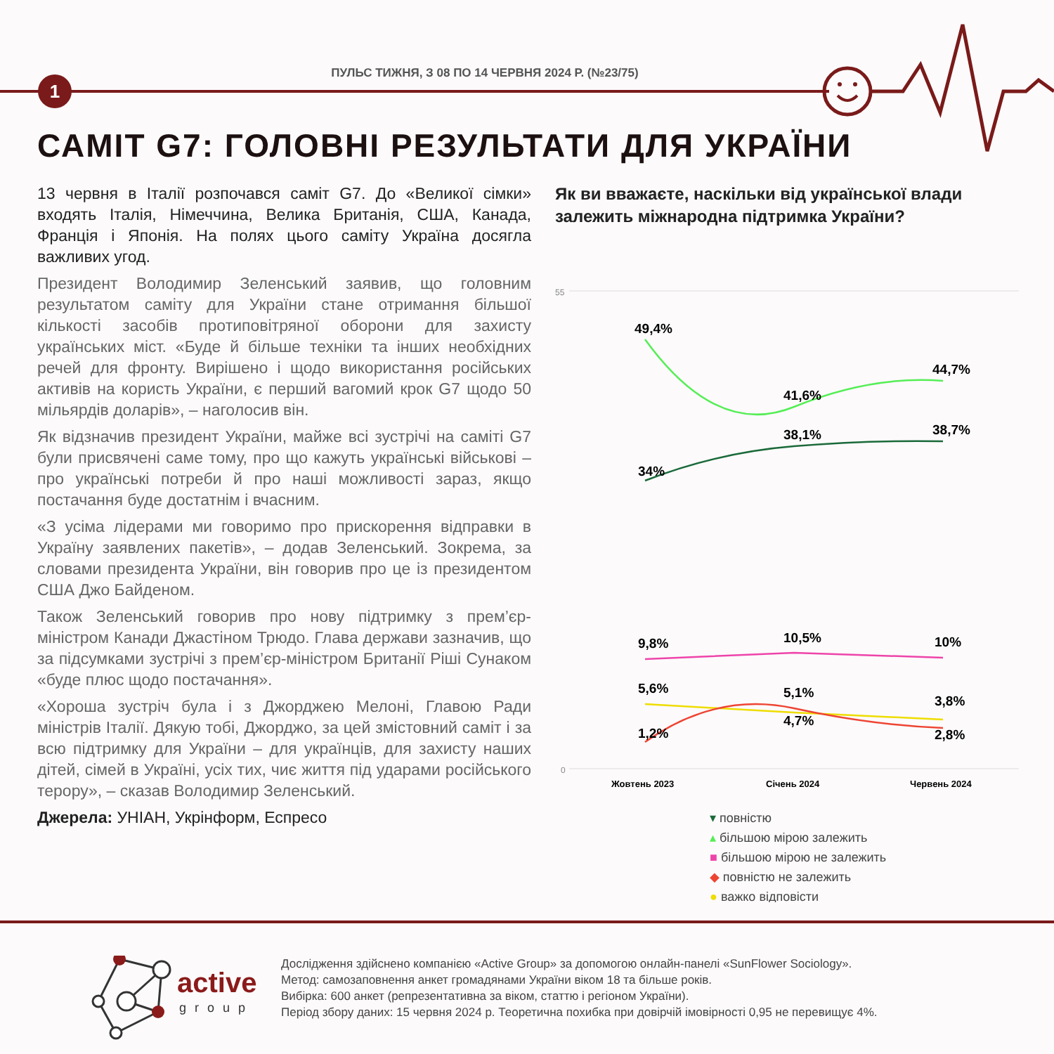ПУЛЬС ТИЖНЯ, З 08 ПО 14 ЧЕРВНЯ 2024 Р. (№23/75)
1
САМІТ G7: ГОЛОВНІ РЕЗУЛЬТАТИ ДЛЯ УКРАЇНИ
13 червня в Італії розпочався саміт G7. До «Великої сімки» входять Італія, Німеччина, Велика Британія, США, Канада, Франція і Японія. На полях цього саміту Україна досягла важливих угод.
Президент Володимир Зеленський заявив, що головним результатом саміту для України стане отримання більшої кількості засобів протиповітряної оборони для захисту українських міст. «Буде й більше техніки та інших необхідних речей для фронту. Вирішено і щодо використання російських активів на користь України, є перший вагомий крок G7 щодо 50 мільярдів доларів», – наголосив він.
Як відзначив президент України, майже всі зустрічі на саміті G7 були присвячені саме тому, про що кажуть українські військові – про українські потреби й про наші можливості зараз, якщо постачання буде достатнім і вчасним.
«З усіма лідерами ми говоримо про прискорення відправки в Україну заявлених пакетів», – додав Зеленський. Зокрема, за словами президента України, він говорив про це із президентом США Джо Байденом.
Також Зеленський говорив про нову підтримку з прем’єр-міністром Канади Джастіном Трюдо. Глава держави зазначив, що за підсумками зустрічі з прем’єр-міністром Британії Ріші Сунаком «буде плюс щодо постачання».
«Хороша зустріч була і з Джорджею Мелоні, Главою Ради міністрів Італії. Дякую тобі, Джорджо, за цей змістовний саміт і за всю підтримку для України – для українців, для захисту наших дітей, сімей в Україні, усіх тих, чиє життя під ударами російського терору», – сказав Володимир Зеленський.
Джерела: УНІАН, Укрінформ, Еспресо
Як ви вважаєте, наскільки від української влади залежить міжнародна підтримка України?
55
0
49,4%
41,6%
44,7%
38,1%
38,7%
34%
9,8%
10,5%
10%
5,6%
5,1%
3,8%
1,2%
4,7%
2,8%
Жовтень 2023
Січень 2024
Червень 2024
▾ повністю
▴ більшою мірою залежить
■ більшою мірою не залежить
◆ повністю не залежить
● важко відповісти
active
group
Дослідження здійснено компанією «Active Group» за допомогою онлайн-панелі «SunFlower Sociology».
Метод: самозаповнення анкет громадянами України віком 18 та більше років.
Вибірка: 600 анкет (репрезентативна за віком, статтю і регіоном України).
Період збору даних: 15 червня 2024 р. Теоретична похибка при довірчій імовірності 0,95 не перевищує 4%.